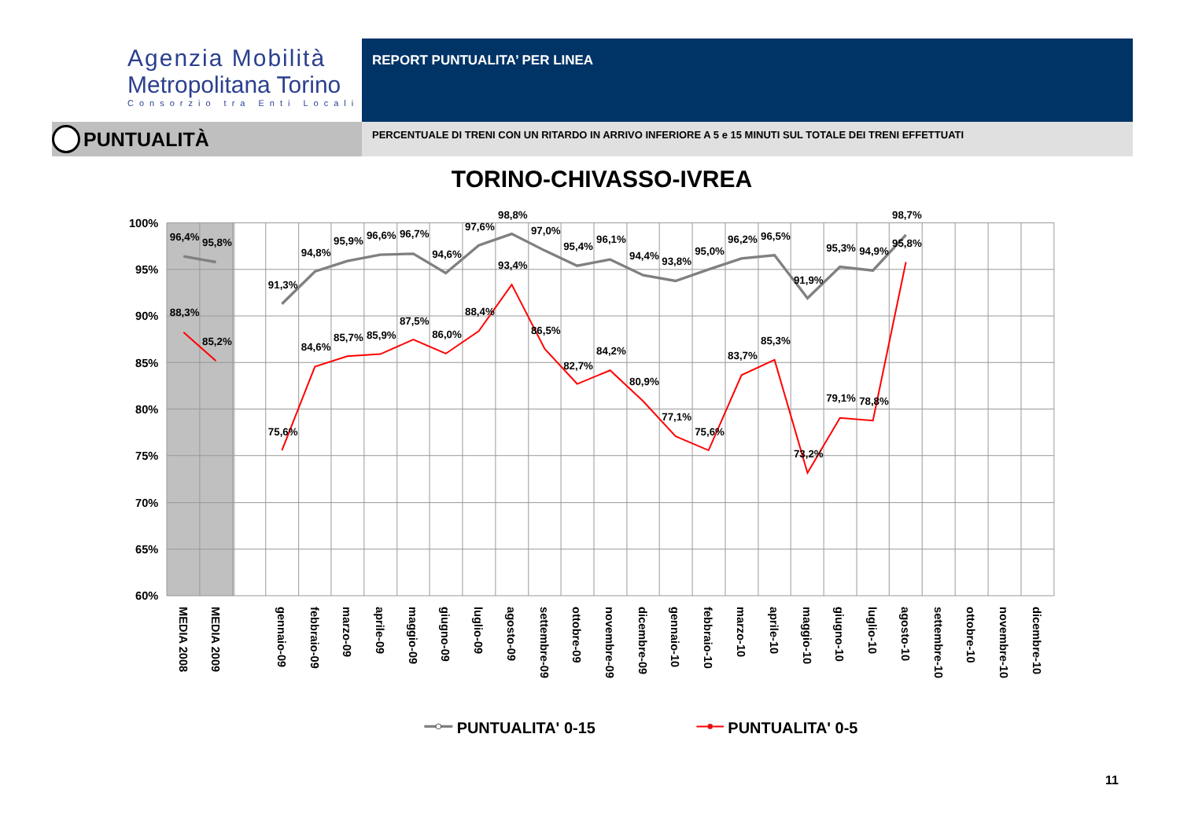Agenzia Mobilità
Metropolitana Torino
Consorzio tra Enti Locali
REPORT PUNTUALITA’ PER LINEA
PUNTUALITÀ
PERCENTUALE DI TRENI CON UN RITARDO IN ARRIVO INFERIORE A 5 e 15 MINUTI SUL TOTALE DEI TRENI EFFETTUATI
TORINO-CHIVASSO-IVREA
100%
95%
90%
85%
80%
75%
70%
65%
60%
96,4%
95,8%
88,3%
85,2%
91,3%
94,8%
95,9%
96,6%
96,7%
94,6%
97,6%
98,8%
97,0%
95,4%
96,1%
94,4%
93,8%
95,0%
96,2%
96,5%
91,9%
95,3%
94,9%
98,7%
75,6%
84,6%
85,7%
85,9%
87,5%
86,0%
88,4%
93,4%
86,5%
82,7%
84,2%
80,9%
77,1%
75,6%
83,7%
85,3%
73,2%
79,1%
78,8%
95,8%
MEDIA 2008
MEDIA 2009
gennaio-09
febbraio-09
marzo-09
aprile-09
maggio-09
giugno-09
luglio-09
agosto-09
settembre-09
ottobre-09
novembre-09
dicembre-09
gennaio-10
febbraio-10
marzo-10
aprile-10
maggio-10
giugno-10
luglio-10
agosto-10
settembre-10
ottobre-10
novembre-10
dicembre-10
PUNTUALITA' 0-15
PUNTUALITA' 0-5
11